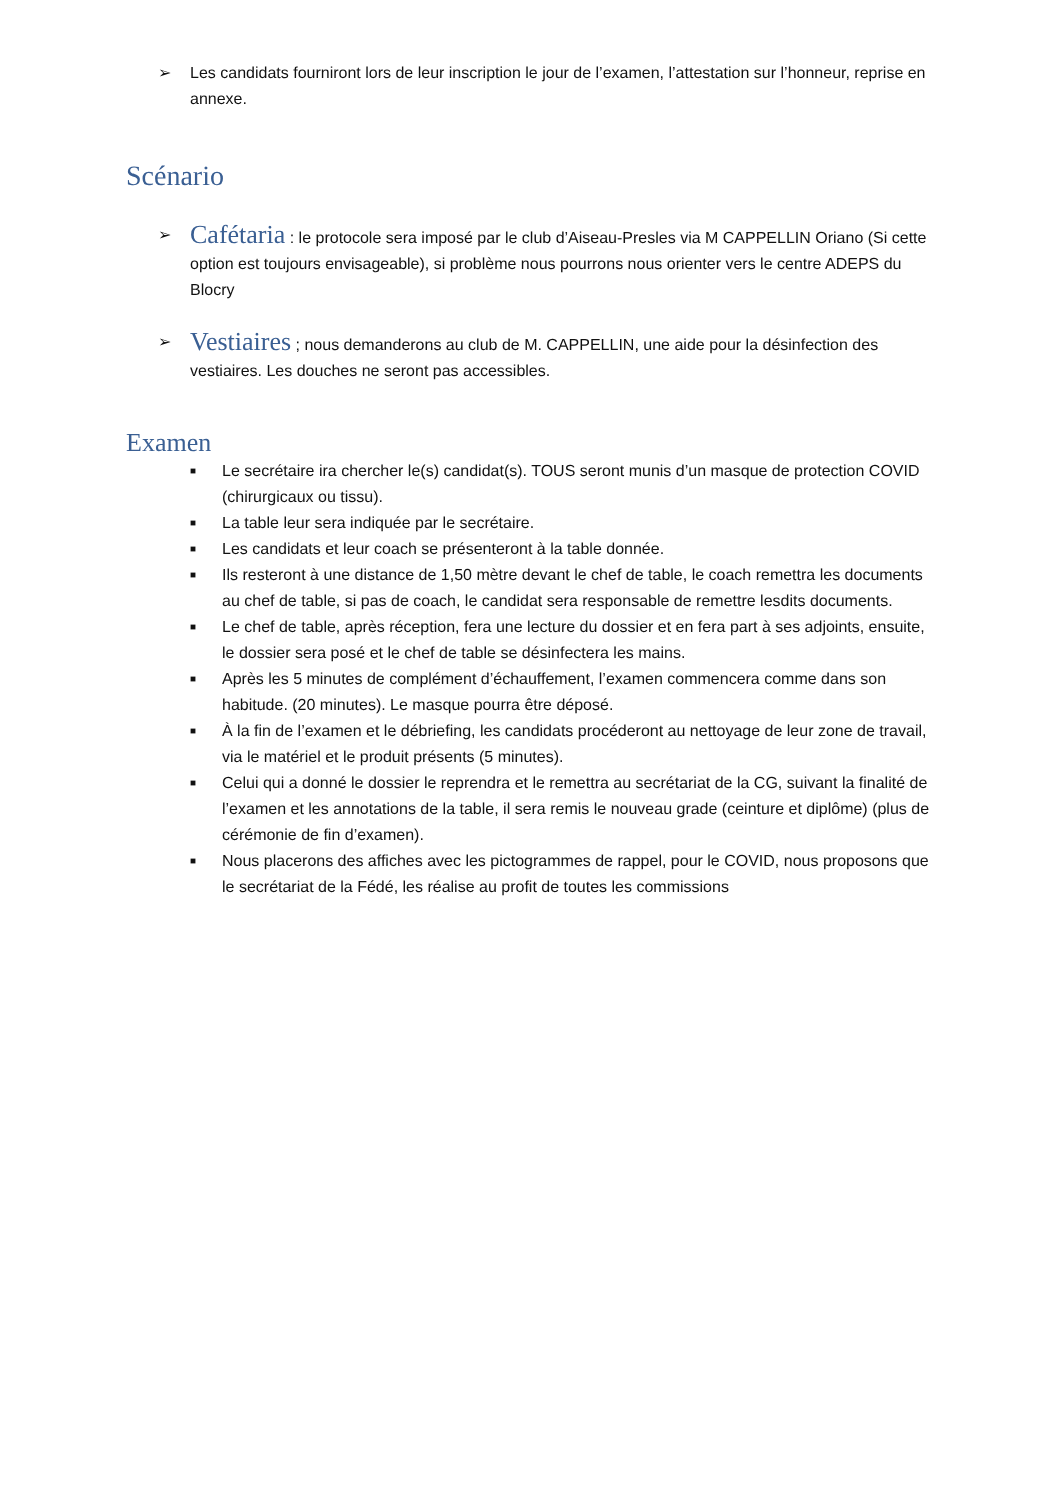➢ Les candidats fourniront lors de leur inscription le jour de l’examen, l’attestation sur l’honneur, reprise en annexe.
Scénario
➢ Cafétaria : le protocole sera imposé par le club d’Aiseau-Presles via M CAPPELLIN Oriano (Si cette option est toujours envisageable), si problème nous pourrons nous orienter vers le centre ADEPS du Blocry
➢ Vestiaires ; nous demanderons au club de M. CAPPELLIN, une aide pour la désinfection des vestiaires. Les douches ne seront pas accessibles.
Examen
■ Le secrétaire ira chercher le(s) candidat(s). TOUS seront munis d’un masque de protection COVID (chirurgicaux ou tissu).
■ La table leur sera indiquée par le secrétaire.
■ Les candidats et leur coach se présenteront à la table donnée.
■ Ils resteront à une distance de 1,50 mètre devant le chef de table, le coach remettra les documents au chef de table, si pas de coach, le candidat sera responsable de remettre lesdits documents.
■ Le chef de table, après réception, fera une lecture du dossier et en fera part à ses adjoints, ensuite, le dossier sera posé et le chef de table se désinfectera les mains.
■ Après les 5 minutes de complément d’échauffement, l’examen commencera comme dans son habitude. (20 minutes). Le masque pourra être déposé.
■ À la fin de l’examen et le débriefing, les candidats procéderont au nettoyage de leur zone de travail, via le matériel et le produit présents (5 minutes).
■ Celui qui a donné le dossier le reprendra et le remettra au secrétariat de la CG, suivant la finalité de l’examen et les annotations de la table, il sera remis le nouveau grade (ceinture et diplôme) (plus de cérémonie de fin d’examen).
■ Nous placerons des affiches avec les pictogrammes de rappel, pour le COVID, nous proposons que le secrétariat de la Fédé, les réalise au profit de toutes les commissions